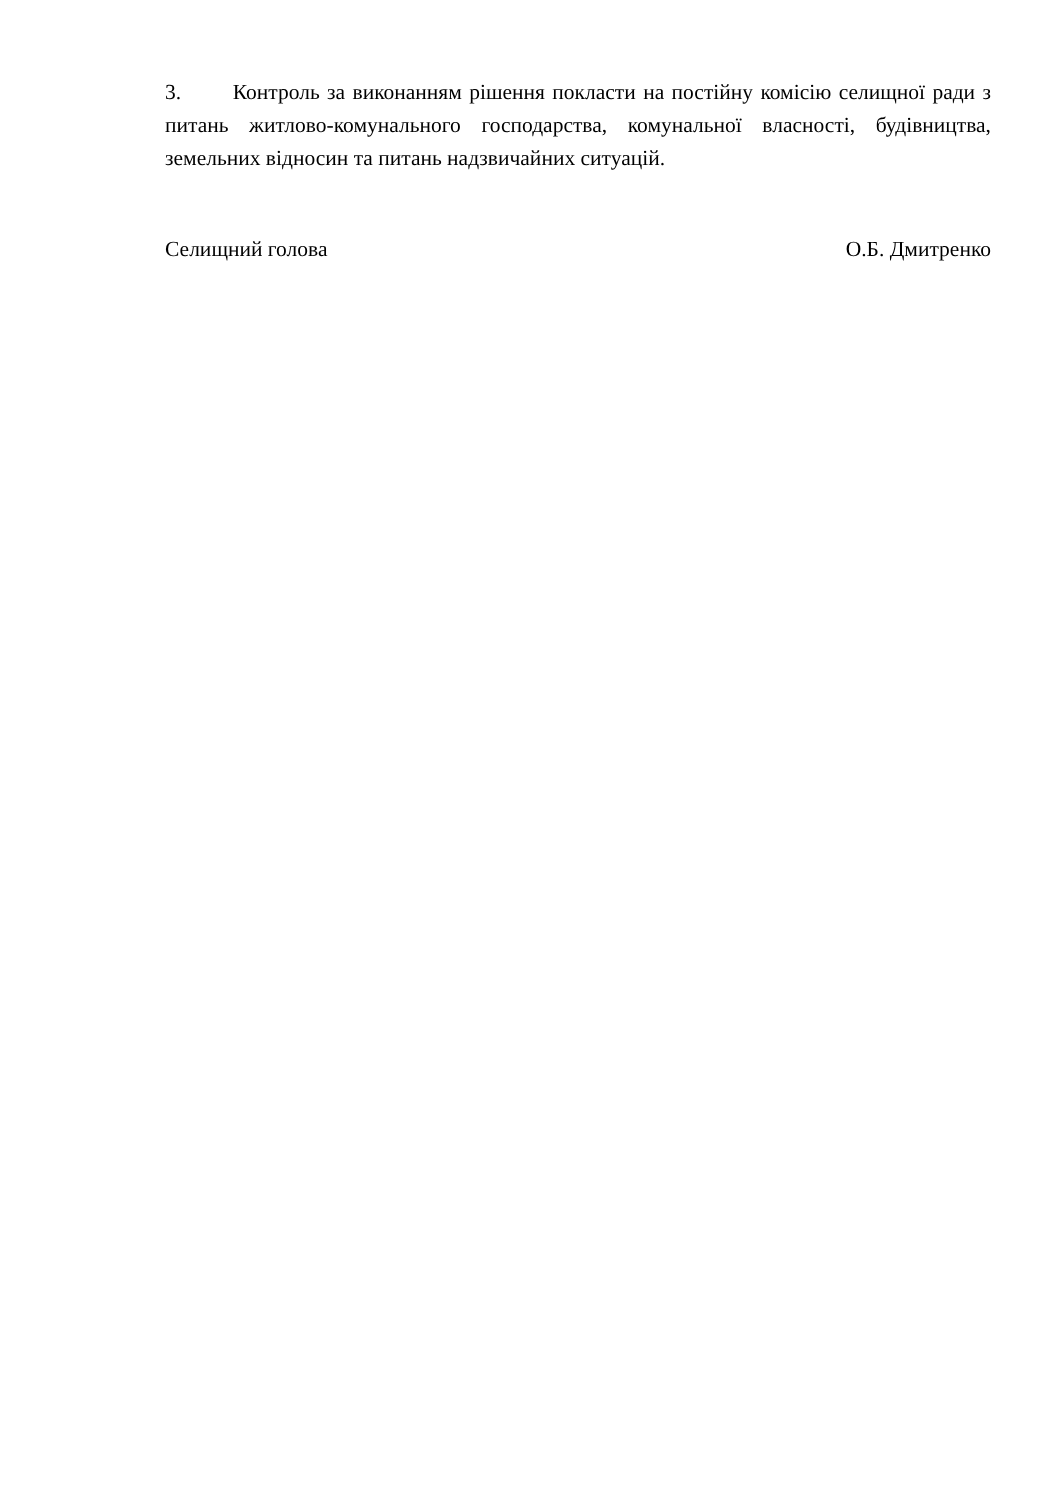3. Контроль за виконанням рішення покласти на постійну комісію селищної ради з питань житлово-комунального господарства, комунальної власності, будівництва, земельних відносин та питань надзвичайних ситуацій.
Селищний голова О.Б. Дмитренко